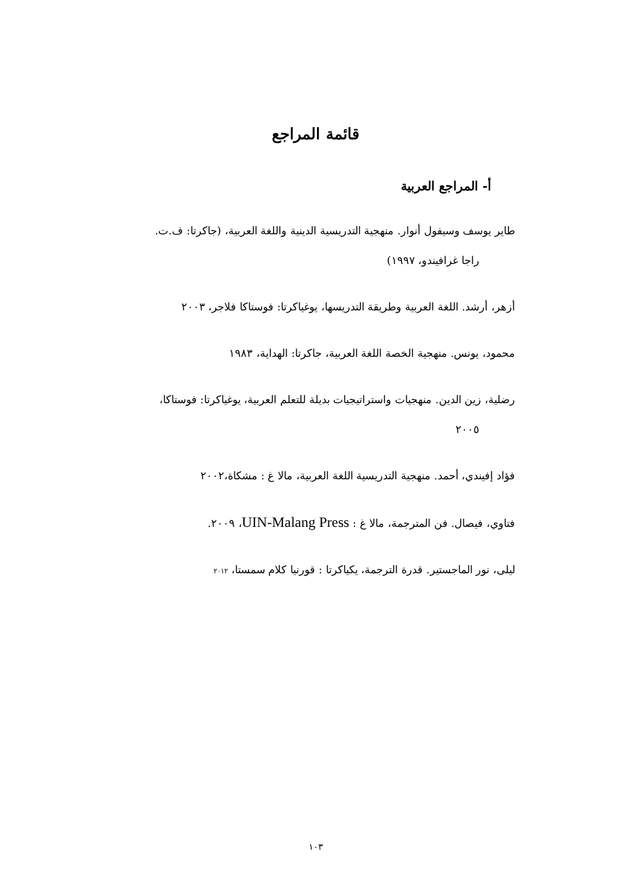قائمة المراجع
أ- المراجع العربية
طاير يوسف وسيفول أنوار. منهجية التدريسية الدينية واللغة العربية، (جاكرتا: ف.ت.
راجا غرافيندو، ١٩٩٧)
أزهر، أرشد. اللغة العربية وطريقة التدريسها، يوغياكرتا: فوستاكا فلاجر، ٢٠٠٣
محمود، يونس. منهجية الخصة اللغة العربية، جاكرتا: الهداية، ١٩٨٣
رضلية، زين الدين. منهجيات واستراتيجيات بديلة للتعلم العربية، يوغياكرتا: فوستاكا،
٢٠٠٥
فؤاد إفيندي، أحمد. منهجية التدريسية اللغة العربية، مالا غ : مشكاة،٢٠٠٢
فتاوي، فيصال. فن المترجمة، مالا غ : UIN-Malang Press، ٢٠٠٩.
ليلى، نور الماجستير. قدرة الترجمة، يكياكرتا : قورنيا كلام سمستا، ٢٠١٢
١٠٣